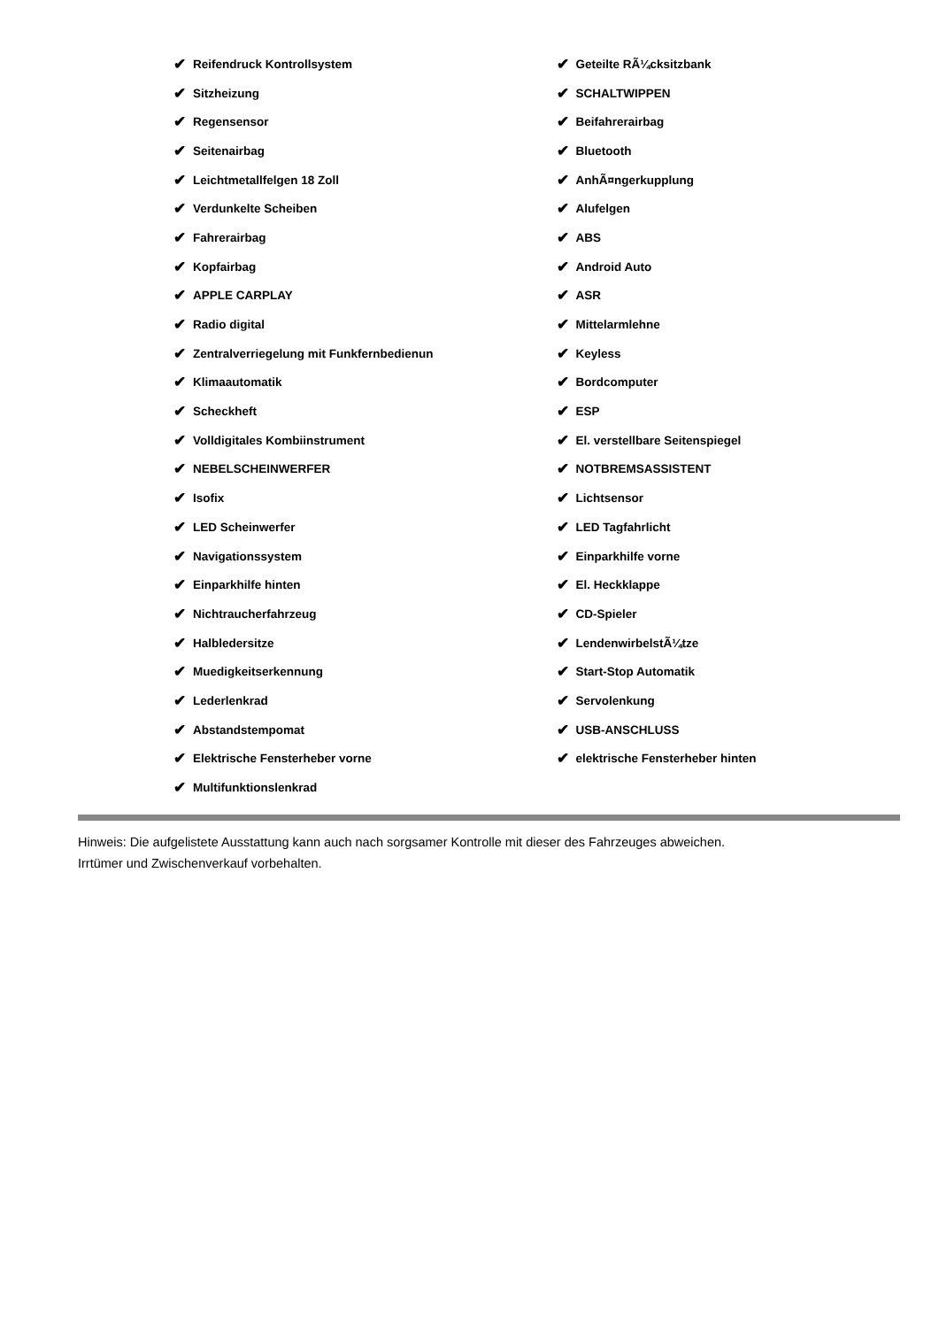✔ Reifendruck Kontrollsystem
✔ Sitzheizung
✔ Regensensor
✔ Seitenairbag
✔ Leichtmetallfelgen 18 Zoll
✔ Verdunkelte Scheiben
✔ Fahrerairbag
✔ Kopfairbag
✔ APPLE CARPLAY
✔ Radio digital
✔ Zentralverriegelung mit Funkfernbedienun
✔ Klimaautomatik
✔ Scheckheft
✔ Volldigitales Kombiinstrument
✔ NEBELSCHEINWERFER
✔ Isofix
✔ LED Scheinwerfer
✔ Navigationssystem
✔ Einparkhilfe hinten
✔ Nichtraucherfahrzeug
✔ Halbledersitze
✔ Muedigkeitserkennung
✔ Lederlenkrad
✔ Abstandstempomat
✔ Elektrische Fensterheber vorne
✔ Multifunktionslenkrad
✔ Geteilte RÃ¼cksitzbank
✔ SCHALTWIPPEN
✔ Beifahrerairbag
✔ Bluetooth
✔ AnhÃ¤ngerkupplung
✔ Alufelgen
✔ ABS
✔ Android Auto
✔ ASR
✔ Mittelarmlehne
✔ Keyless
✔ Bordcomputer
✔ ESP
✔ El. verstellbare Seitenspiegel
✔ NOTBREMSASSISTENT
✔ Lichtsensor
✔ LED Tagfahrlicht
✔ Einparkhilfe vorne
✔ El. Heckklappe
✔ CD-Spieler
✔ LendenwirbelstÃ¼tze
✔ Start-Stop Automatik
✔ Servolenkung
✔ USB-ANSCHLUSS
✔ elektrische Fensterheber hinten
Hinweis: Die aufgelistete Ausstattung kann auch nach sorgsamer Kontrolle mit dieser des Fahrzeuges abweichen. Irrtümer und Zwischenverkauf vorbehalten.